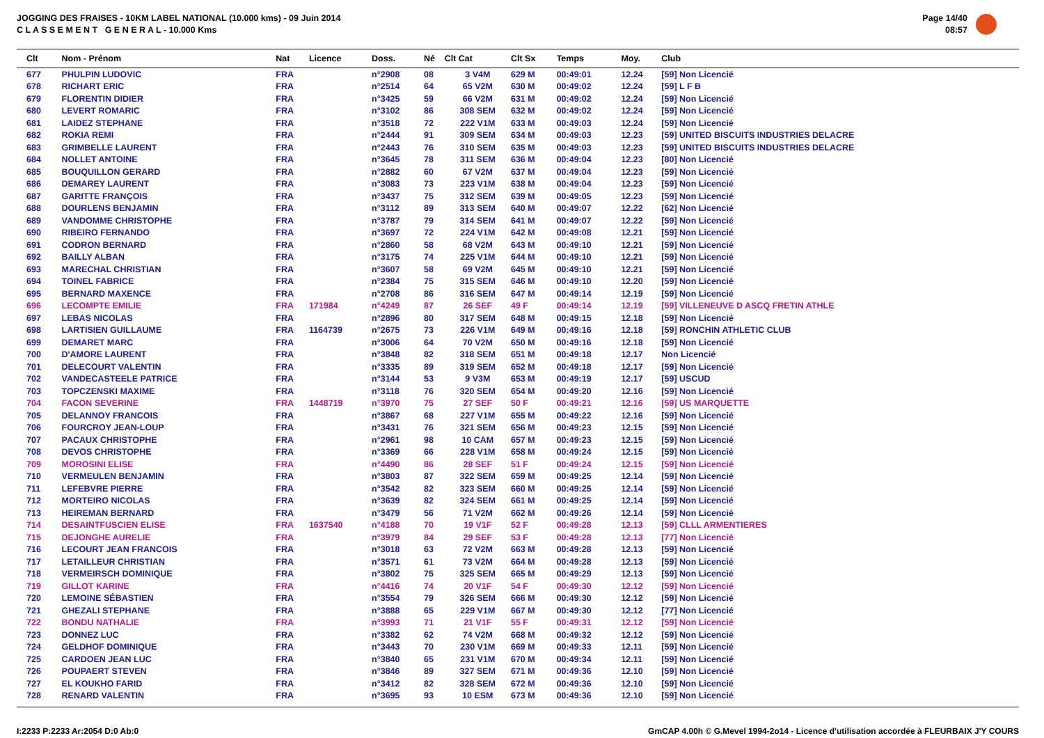JOGGING DES FRAISES - 10KM LABEL NATIONAL (10.000 kms) - 09 Juin 2014
C L A S S E M E N T G E N E R A L - 10.000 Kms
Page 14/40
08:57
| Clt | Nom - Prénom | Nat | Licence | Doss. | Né | Clt Cat | Clt Sx | Temps | Moy. | Club |
| --- | --- | --- | --- | --- | --- | --- | --- | --- | --- | --- |
| 677 | PHULPIN LUDOVIC | FRA | | n°2908 | 08 | 3 V4M | 629 M | 00:49:01 | 12.24 | [59] Non Licencié |
| 678 | RICHART ERIC | FRA | | n°2514 | 64 | 65 V2M | 630 M | 00:49:02 | 12.24 | [59] L F B |
| 679 | FLORENTIN DIDIER | FRA | | n°3425 | 59 | 66 V2M | 631 M | 00:49:02 | 12.24 | [59] Non Licencié |
| 680 | LEVERT ROMARIC | FRA | | n°3102 | 86 | 308 SEM | 632 M | 00:49:02 | 12.24 | [59] Non Licencié |
| 681 | LAIDEZ STEPHANE | FRA | | n°3518 | 72 | 222 V1M | 633 M | 00:49:03 | 12.24 | [59] Non Licencié |
| 682 | ROKIA REMI | FRA | | n°2444 | 91 | 309 SEM | 634 M | 00:49:03 | 12.23 | [59] UNITED BISCUITS INDUSTRIES DELACRE |
| 683 | GRIMBELLE LAURENT | FRA | | n°2443 | 76 | 310 SEM | 635 M | 00:49:03 | 12.23 | [59] UNITED BISCUITS INDUSTRIES DELACRE |
| 684 | NOLLET ANTOINE | FRA | | n°3645 | 78 | 311 SEM | 636 M | 00:49:04 | 12.23 | [80] Non Licencié |
| 685 | BOUQUILLON GERARD | FRA | | n°2882 | 60 | 67 V2M | 637 M | 00:49:04 | 12.23 | [59] Non Licencié |
| 686 | DEMAREY LAURENT | FRA | | n°3083 | 73 | 223 V1M | 638 M | 00:49:04 | 12.23 | [59] Non Licencié |
| 687 | GARITTE FRANÇOIS | FRA | | n°3437 | 75 | 312 SEM | 639 M | 00:49:05 | 12.23 | [59] Non Licencié |
| 688 | DOURLENS BENJAMIN | FRA | | n°3112 | 89 | 313 SEM | 640 M | 00:49:07 | 12.22 | [62] Non Licencié |
| 689 | VANDOMME CHRISTOPHE | FRA | | n°3787 | 79 | 314 SEM | 641 M | 00:49:07 | 12.22 | [59] Non Licencié |
| 690 | RIBEIRO FERNANDO | FRA | | n°3697 | 72 | 224 V1M | 642 M | 00:49:08 | 12.21 | [59] Non Licencié |
| 691 | CODRON BERNARD | FRA | | n°2860 | 58 | 68 V2M | 643 M | 00:49:10 | 12.21 | [59] Non Licencié |
| 692 | BAILLY ALBAN | FRA | | n°3175 | 74 | 225 V1M | 644 M | 00:49:10 | 12.21 | [59] Non Licencié |
| 693 | MARECHAL CHRISTIAN | FRA | | n°3607 | 58 | 69 V2M | 645 M | 00:49:10 | 12.21 | [59] Non Licencié |
| 694 | TOINEL FABRICE | FRA | | n°2384 | 75 | 315 SEM | 646 M | 00:49:10 | 12.20 | [59] Non Licencié |
| 695 | BERNARD MAXENCE | FRA | | n°2708 | 86 | 316 SEM | 647 M | 00:49:14 | 12.19 | [59] Non Licencié |
| 696 | LECOMPTE EMILIE | FRA | 171984 | n°4249 | 87 | 26 SEF | 49 F | 00:49:14 | 12.19 | [59] VILLENEUVE D ASCQ FRETIN ATHLE |
| 697 | LEBAS NICOLAS | FRA | | n°2896 | 80 | 317 SEM | 648 M | 00:49:15 | 12.18 | [59] Non Licencié |
| 698 | LARTISIEN GUILLAUME | FRA | 1164739 | n°2675 | 73 | 226 V1M | 649 M | 00:49:16 | 12.18 | [59] RONCHIN ATHLETIC CLUB |
| 699 | DEMARET MARC | FRA | | n°3006 | 64 | 70 V2M | 650 M | 00:49:16 | 12.18 | [59] Non Licencié |
| 700 | D'AMORE LAURENT | FRA | | n°3848 | 82 | 318 SEM | 651 M | 00:49:18 | 12.17 | Non Licencié |
| 701 | DELECOURT VALENTIN | FRA | | n°3335 | 89 | 319 SEM | 652 M | 00:49:18 | 12.17 | [59] Non Licencié |
| 702 | VANDECASTEELE PATRICE | FRA | | n°3144 | 53 | 9 V3M | 653 M | 00:49:19 | 12.17 | [59] USCUD |
| 703 | TOPCZENSKI MAXIME | FRA | | n°3118 | 76 | 320 SEM | 654 M | 00:49:20 | 12.16 | [59] Non Licencié |
| 704 | FACON SEVERINE | FRA | 1448719 | n°3970 | 75 | 27 SEF | 50 F | 00:49:21 | 12.16 | [59] US MARQUETTE |
| 705 | DELANNOY FRANCOIS | FRA | | n°3867 | 68 | 227 V1M | 655 M | 00:49:22 | 12.16 | [59] Non Licencié |
| 706 | FOURCROY JEAN-LOUP | FRA | | n°3431 | 76 | 321 SEM | 656 M | 00:49:23 | 12.15 | [59] Non Licencié |
| 707 | PACAUX CHRISTOPHE | FRA | | n°2961 | 98 | 10 CAM | 657 M | 00:49:23 | 12.15 | [59] Non Licencié |
| 708 | DEVOS CHRISTOPHE | FRA | | n°3369 | 66 | 228 V1M | 658 M | 00:49:24 | 12.15 | [59] Non Licencié |
| 709 | MOROSINI ELISE | FRA | | n°4490 | 86 | 28 SEF | 51 F | 00:49:24 | 12.15 | [59] Non Licencié |
| 710 | VERMEULEN BENJAMIN | FRA | | n°3803 | 87 | 322 SEM | 659 M | 00:49:25 | 12.14 | [59] Non Licencié |
| 711 | LEFEBVRE PIERRE | FRA | | n°3542 | 82 | 323 SEM | 660 M | 00:49:25 | 12.14 | [59] Non Licencié |
| 712 | MORTEIRO NICOLAS | FRA | | n°3639 | 82 | 324 SEM | 661 M | 00:49:25 | 12.14 | [59] Non Licencié |
| 713 | HEIREMAN BERNARD | FRA | | n°3479 | 56 | 71 V2M | 662 M | 00:49:26 | 12.14 | [59] Non Licencié |
| 714 | DESAINTFUSCIEN ELISE | FRA | 1637540 | n°4188 | 70 | 19 V1F | 52 F | 00:49:28 | 12.13 | [59] CLLL ARMENTIERES |
| 715 | DEJONGHE AURELIE | FRA | | n°3979 | 84 | 29 SEF | 53 F | 00:49:28 | 12.13 | [77] Non Licencié |
| 716 | LECOURT JEAN FRANCOIS | FRA | | n°3018 | 63 | 72 V2M | 663 M | 00:49:28 | 12.13 | [59] Non Licencié |
| 717 | LETAILLEUR CHRISTIAN | FRA | | n°3571 | 61 | 73 V2M | 664 M | 00:49:28 | 12.13 | [59] Non Licencié |
| 718 | VERMEIRSCH DOMINIQUE | FRA | | n°3802 | 75 | 325 SEM | 665 M | 00:49:29 | 12.13 | [59] Non Licencié |
| 719 | GILLOT KARINE | FRA | | n°4416 | 74 | 20 V1F | 54 F | 00:49:30 | 12.12 | [59] Non Licencié |
| 720 | LEMOINE SÉBASTIEN | FRA | | n°3554 | 79 | 326 SEM | 666 M | 00:49:30 | 12.12 | [59] Non Licencié |
| 721 | GHEZALI STEPHANE | FRA | | n°3888 | 65 | 229 V1M | 667 M | 00:49:30 | 12.12 | [77] Non Licencié |
| 722 | BONDU NATHALIE | FRA | | n°3993 | 71 | 21 V1F | 55 F | 00:49:31 | 12.12 | [59] Non Licencié |
| 723 | DONNEZ LUC | FRA | | n°3382 | 62 | 74 V2M | 668 M | 00:49:32 | 12.12 | [59] Non Licencié |
| 724 | GELDHOF DOMINIQUE | FRA | | n°3443 | 70 | 230 V1M | 669 M | 00:49:33 | 12.11 | [59] Non Licencié |
| 725 | CARDOEN JEAN LUC | FRA | | n°3840 | 65 | 231 V1M | 670 M | 00:49:34 | 12.11 | [59] Non Licencié |
| 726 | POUPAERT STEVEN | FRA | | n°3846 | 89 | 327 SEM | 671 M | 00:49:36 | 12.10 | [59] Non Licencié |
| 727 | EL KOUKHO FARID | FRA | | n°3412 | 82 | 328 SEM | 672 M | 00:49:36 | 12.10 | [59] Non Licencié |
| 728 | RENARD VALENTIN | FRA | | n°3695 | 93 | 10 ESM | 673 M | 00:49:36 | 12.10 | [59] Non Licencié |
I:2233 P:2233 Ar:2054 D:0 Ab:0 GmCAP 4.00h © G.Mevel 1994-2o14 - Licence d'utilisation accordée à FLEURBAIX J'Y COURS